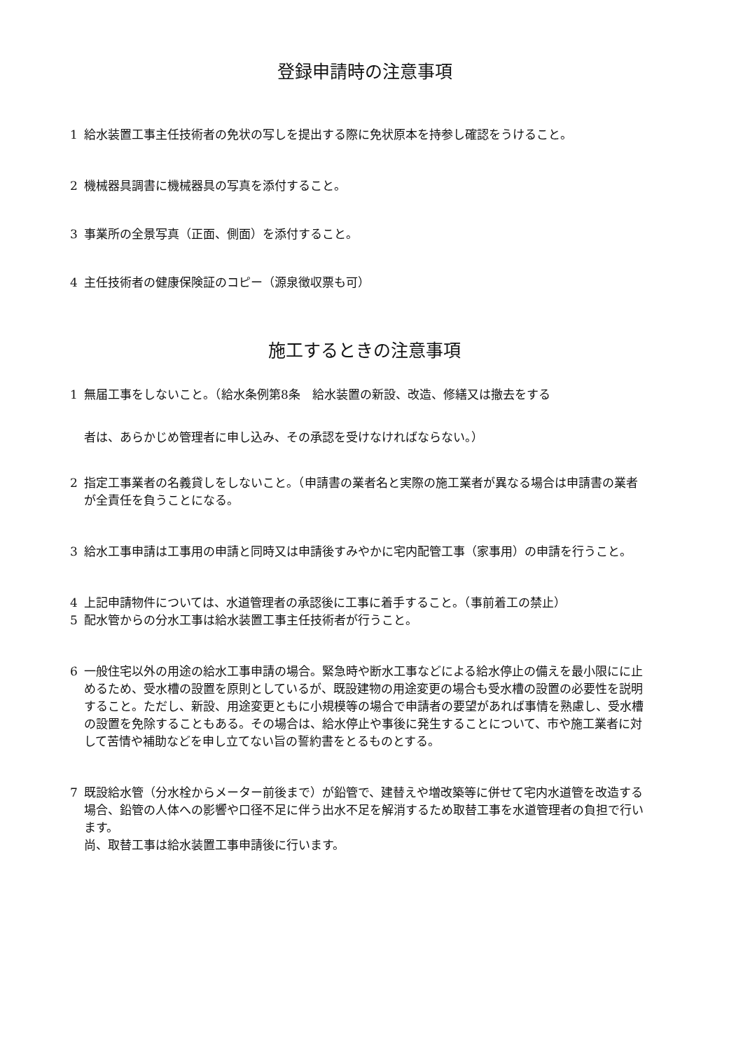登録申請時の注意事項
1 給水装置工事主任技術者の免状の写しを提出する際に免状原本を持参し確認をうけること。
2 機械器具調書に機械器具の写真を添付すること。
3 事業所の全景写真（正面、側面）を添付すること。
4 主任技術者の健康保険証のコピー（源泉徴収票も可）
施工するときの注意事項
1 無届工事をしないこと。（給水条例第8条　給水装置の新設、改造、修繕又は撤去をする
者は、あらかじめ管理者に申し込み、その承認を受けなければならない。）
2 指定工事業者の名義貸しをしないこと。（申請書の業者名と実際の施工業者が異なる場合は申請書の業者が全責任を負うことになる。
3 給水工事申請は工事用の申請と同時又は申請後すみやかに宅内配管工事（家事用）の申請を行うこと。
4 上記申請物件については、水道管理者の承認後に工事に着手すること。（事前着工の禁止）
5 配水管からの分水工事は給水装置工事主任技術者が行うこと。
6 一般住宅以外の用途の給水工事申請の場合。緊急時や断水工事などによる給水停止の備えを最小限にに止めるため、受水槽の設置を原則としているが、既設建物の用途変更の場合も受水槽の設置の必要性を説明すること。ただし、新設、用途変更ともに小規模等の場合で申請者の要望があれば事情を熟慮し、受水槽の設置を免除することもある。その場合は、給水停止や事後に発生することについて、市や施工業者に対して苦情や補助などを申し立てない旨の誓約書をとるものとする。
7 既設給水管（分水栓からメーター前後まで）が鉛管で、建替えや増改築等に併せて宅内水道管を改造する場合、鉛管の人体への影響や口径不足に伴う出水不足を解消するため取替工事を水道管理者の負担で行います。
尚、取替工事は給水装置工事申請後に行います。